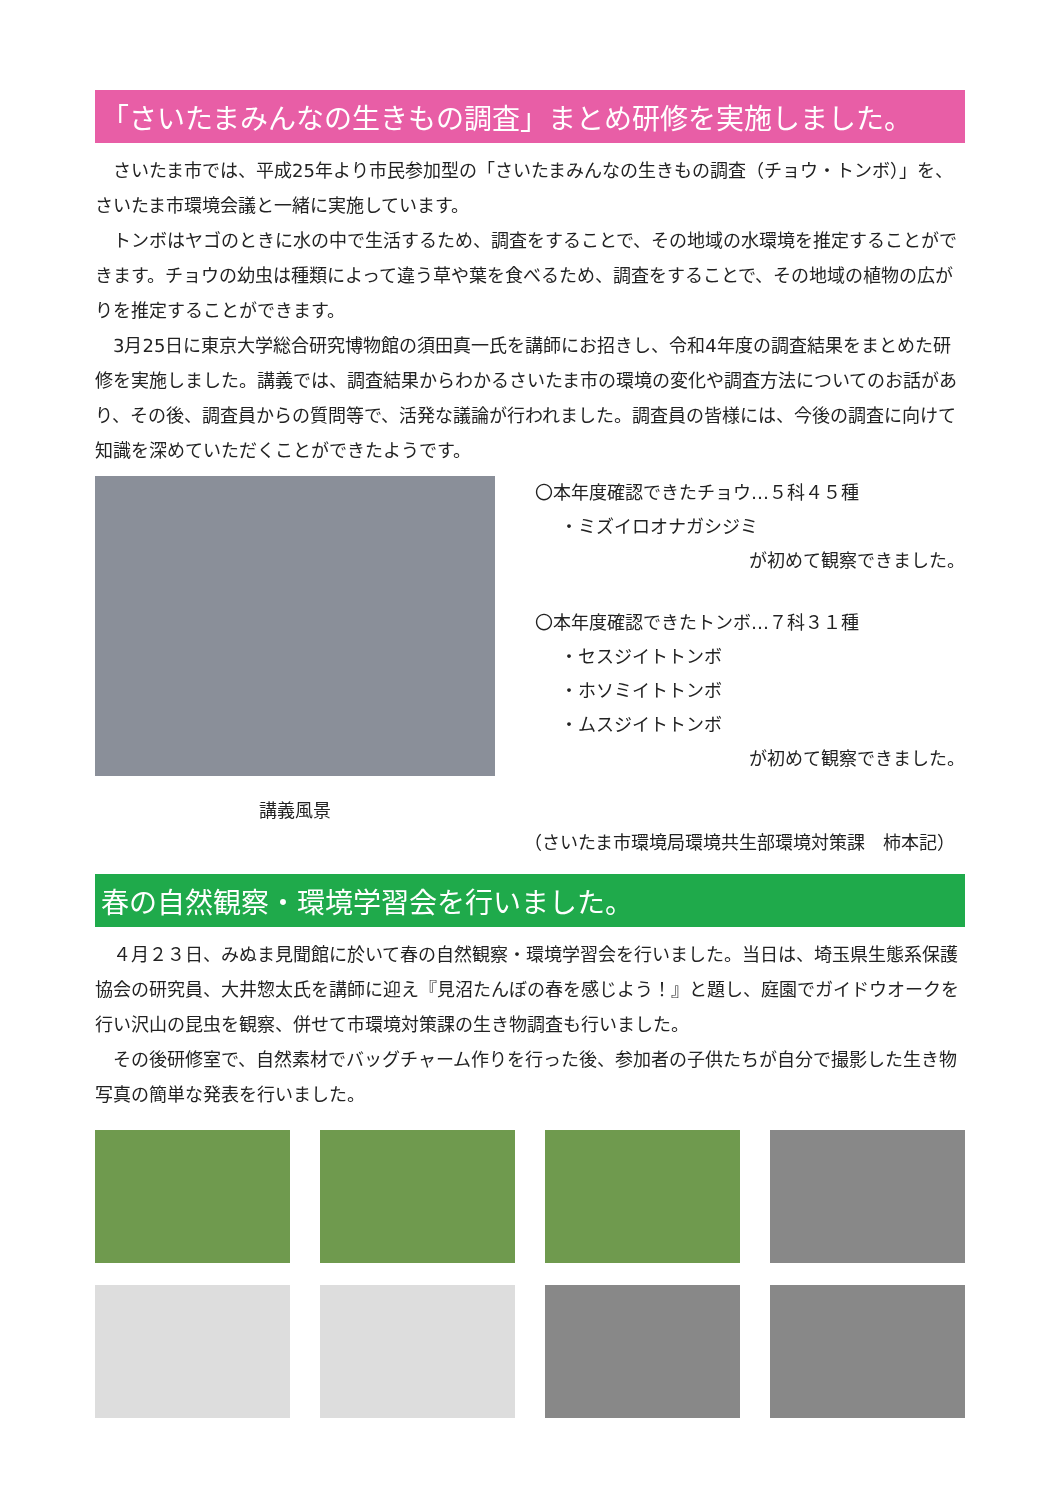「さいたまみんなの生きもの調査」まとめ研修を実施しました。
さいたま市では、平成25年より市民参加型の「さいたまみんなの生きもの調査（チョウ・トンボ）」を、さいたま市環境会議と一緒に実施しています。
トンボはヤゴのときに水の中で生活するため、調査をすることで、その地域の水環境を推定することができます。チョウの幼虫は種類によって違う草や葉を食べるため、調査をすることで、その地域の植物の広がりを推定することができます。
3月25日に東京大学総合研究博物館の須田真一氏を講師にお招きし、令和4年度の調査結果をまとめた研修を実施しました。講義では、調査結果からわかるさいたま市の環境の変化や調査方法についてのお話があり、その後、調査員からの質問等で、活発な議論が行われました。調査員の皆様には、今後の調査に向けて知識を深めていただくことができたようです。
講義風景
〇本年度確認できたチョウ…５科４５種
・ミズイロオナガシジミ
が初めて観察できました。
〇本年度確認できたトンボ…７科３１種
・セスジイトトンボ
・ホソミイトトンボ
・ムスジイトトンボ
が初めて観察できました。
（さいたま市環境局環境共生部環境対策課　柿本記）
春の自然観察・環境学習会を行いました。
４月２３日、みぬま見聞館に於いて春の自然観察・環境学習会を行いました。当日は、埼玉県生態系保護協会の研究員、大井惣太氏を講師に迎え『見沼たんぼの春を感じよう！』と題し、庭園でガイドウオークを行い沢山の昆虫を観察、併せて市環境対策課の生き物調査も行いました。
その後研修室で、自然素材でバッグチャーム作りを行った後、参加者の子供たちが自分で撮影した生き物写真の簡単な発表を行いました。